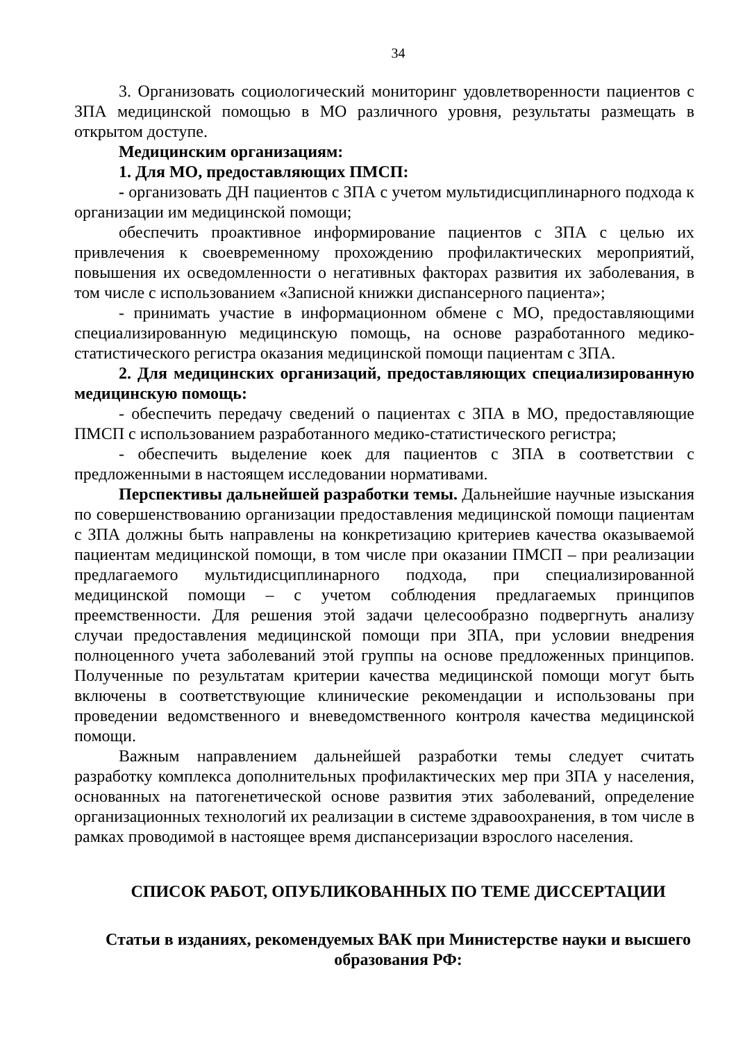34
3. Организовать социологический мониторинг удовлетворенности пациентов с ЗПА медицинской помощью в МО различного уровня, результаты размещать в открытом доступе.
Медицинским организациям:
1. Для МО, предоставляющих ПМСП:
- организовать ДН пациентов с ЗПА с учетом мультидисциплинарного подхода к организации им медицинской помощи;
обеспечить проактивное информирование пациентов с ЗПА с целью их привлечения к своевременному прохождению профилактических мероприятий, повышения их осведомленности о негативных факторах развития их заболевания, в том числе с использованием «Записной книжки диспансерного пациента»;
- принимать участие в информационном обмене с МО, предоставляющими специализированную медицинскую помощь, на основе разработанного медико-статистического регистра оказания медицинской помощи пациентам с ЗПА.
2. Для медицинских организаций, предоставляющих специализированную медицинскую помощь:
- обеспечить передачу сведений о пациентах с ЗПА в МО, предоставляющие ПМСП с использованием разработанного медико-статистического регистра;
- обеспечить выделение коек для пациентов с ЗПА в соответствии с предложенными в настоящем исследовании нормативами.
Перспективы дальнейшей разработки темы. Дальнейшие научные изыскания по совершенствованию организации предоставления медицинской помощи пациентам с ЗПА должны быть направлены на конкретизацию критериев качества оказываемой пациентам медицинской помощи, в том числе при оказании ПМСП – при реализации предлагаемого мультидисциплинарного подхода, при специализированной медицинской помощи – с учетом соблюдения предлагаемых принципов преемственности. Для решения этой задачи целесообразно подвергнуть анализу случаи предоставления медицинской помощи при ЗПА, при условии внедрения полноценного учета заболеваний этой группы на основе предложенных принципов. Полученные по результатам критерии качества медицинской помощи могут быть включены в соответствующие клинические рекомендации и использованы при проведении ведомственного и вневедомственного контроля качества медицинской помощи.
Важным направлением дальнейшей разработки темы следует считать разработку комплекса дополнительных профилактических мер при ЗПА у населения, основанных на патогенетической основе развития этих заболеваний, определение организационных технологий их реализации в системе здравоохранения, в том числе в рамках проводимой в настоящее время диспансеризации взрослого населения.
СПИСОК РАБОТ, ОПУБЛИКОВАННЫХ ПО ТЕМЕ ДИССЕРТАЦИИ
Статьи в изданиях, рекомендуемых ВАК при Министерстве науки и высшего образования РФ: